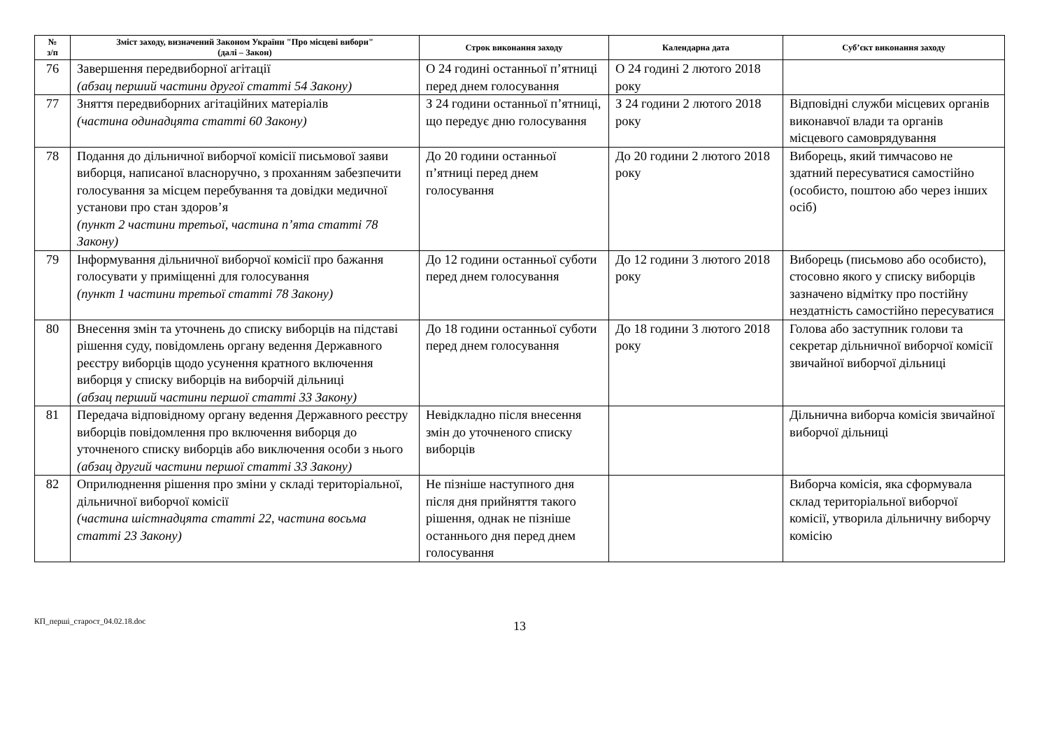| № з/п | Зміст заходу, визначений Законом України "Про місцеві вибори" (далі – Закон) | Строк виконання заходу | Календарна дата | Суб’єкт виконання заходу |
| --- | --- | --- | --- | --- |
| 76 | Завершення передвиборної агітації (абзац перший частини другої статті 54 Закону) | О 24 годині останньої п’ятниці перед днем голосування | О 24 годині 2 лютого 2018 року | |
| 77 | Зняття передвиборних агітаційних матеріалів (частина одинадцята статті 60 Закону) | З 24 години останньої п’ятниці, що передує дню голосування | З 24 години 2 лютого 2018 року | Відповідні служби місцевих органів виконавчої влади та органів місцевого самоврядування |
| 78 | Подання до дільничної виборчої комісії письмової заяви виборця, написаної власноручно, з проханням забезпечити голосування за місцем перебування та довідки медичної установи про стан здоров’я (пункт 2 частини третьої, частина п’ята статті 78 Закону) | До 20 години останньої п’ятниці перед днем голосування | До 20 години 2 лютого 2018 року | Виборець, який тимчасово не здатний пересуватися самостійно (особисто, поштою або через інших осіб) |
| 79 | Інформування дільничної виборчої комісії про бажання голосувати у приміщенні для голосування (пункт 1 частини третьої статті 78 Закону) | До 12 години останньої суботи перед днем голосування | До 12 години 3 лютого 2018 року | Виборець (письмово або особисто), стосовно якого у списку виборців зазначено відмітку про постійну нездатність самостійно пересуватися |
| 80 | Внесення змін та уточнень до списку виборців на підставі рішення суду, повідомлень органу ведення Державного реєстру виборців щодо усунення кратного включення виборця у списку виборців на виборчій дільниці (абзац перший частини першої статті 33 Закону) | До 18 години останньої суботи перед днем голосування | До 18 години 3 лютого 2018 року | Голова або заступник голови та секретар дільничної виборчої комісії звичайної виборчої дільниці |
| 81 | Передача відповідному органу ведення Державного реєстру виборців повідомлення про включення виборця до уточненого списку виборців або виключення особи з нього (абзац другий частини першої статті 33 Закону) | Невідкладно після внесення змін до уточненого списку виборців | | Дільнична виборча комісія звичайної виборчої дільниці |
| 82 | Оприлюднення рішення про зміни у складі територіальної, дільничної виборчої комісії (частина шістнадцята статті 22, частина восьма статті 23 Закону) | Не пізніше наступного дня після дня прийняття такого рішення, однак не пізніше останнього дня перед днем голосування | | Виборча комісія, яка сформувала склад територіальної виборчої комісії, утворила дільничну виборчу комісію |
КП_перші_старост_04.02.18.doc
13